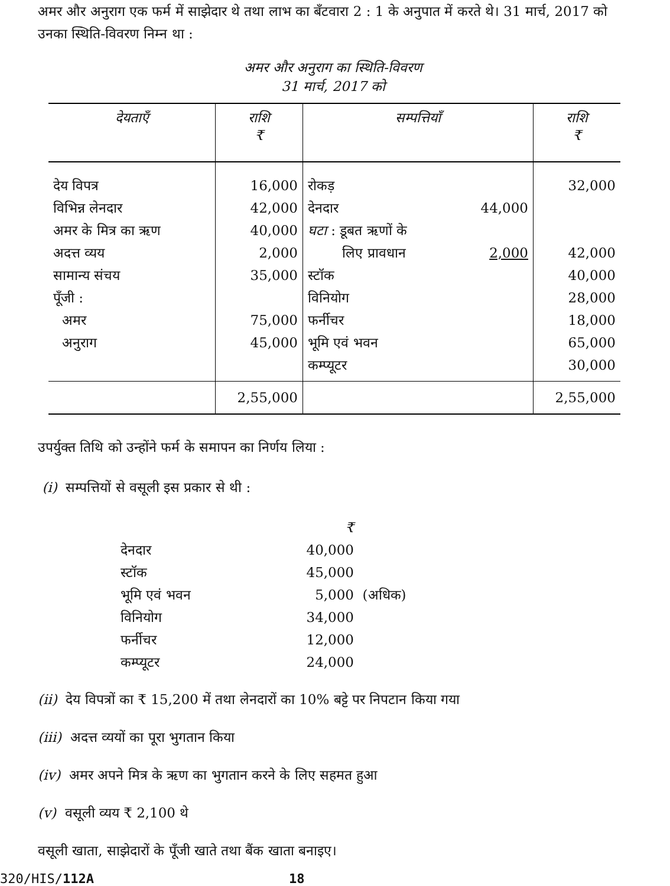अमर और अनुराग एक फर्म में साझेदार थे तथा लाभ का बँटवारा 2 : 1 के अनुपात में करते थे। 31 मार्च, 2017 को उनका स्थिति-विवरण निम्न था :
अमर और अनुराग का स्थिति-विवरण
31 मार्च, 2017 को
| देयताएँ | राशि ₹ | सम्पत्तियाँ | | राशि ₹ |
| --- | --- | --- | --- | --- |
| देय विपत्र विभिन्न लेनदार अमर के मित्र का ऋण अदत्त व्यय सामान्य संचय पूँजी : अमर अनुराग | 16,000 42,000 40,000 2,000 35,000 75,000 45,000 | रोकड़ देनदार घटा : डूबत ऋणों के लिए प्रावधान स्टॉक विनियोग फर्नीचर भूमि एवं भवन कम्प्यूटर | 44,000 2,000 | 32,000 42,000 40,000 28,000 18,000 65,000 30,000 |
| | 2,55,000 | | | 2,55,000 |
उपर्युक्त तिथि को उन्होंने फर्म के समापन का निर्णय लिया :
(i) सम्पत्तियों से वसूली इस प्रकार से थी :
| | ₹ | |
| देनदार | 40,000 | |
| स्टॉक | 45,000 | |
| भूमि एवं भवन | 5,000 | (अधिक) |
| विनियोग | 34,000 | |
| फर्नीचर | 12,000 | |
| कम्प्यूटर | 24,000 | |
(ii) देय विपत्रों का ₹ 15,200 में तथा लेनदारों का 10% बट्टे पर निपटान किया गया
(iii) अदत्त व्ययों का पूरा भुगतान किया
(iv) अमर अपने मित्र के ऋण का भुगतान करने के लिए सहमत हुआ
(v) वसूली व्यय ₹ 2,100 थे
वसूली खाता, साझेदारों के पूँजी खाते तथा बैंक खाता बनाइए।
320/HIS/112A 18